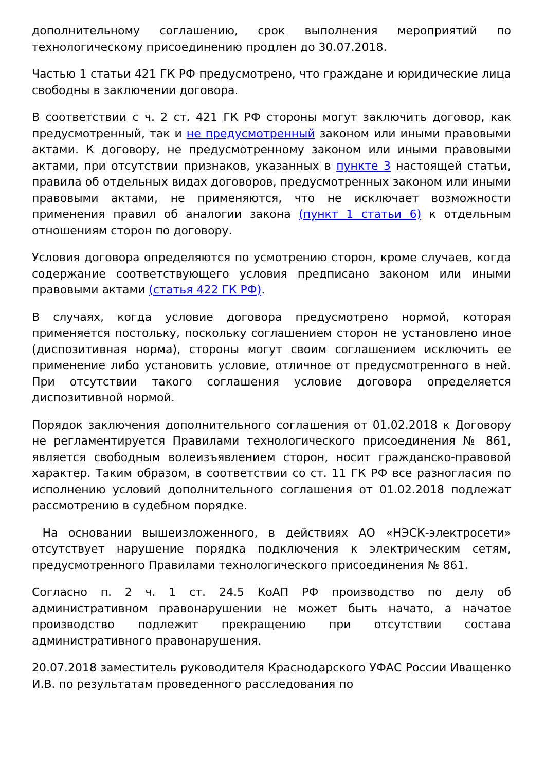дополнительному соглашению, срок выполнения мероприятий по технологическому присоединению продлен до 30.07.2018.
Частью 1 статьи 421 ГК РФ предусмотрено, что граждане и юридические лица свободны в заключении договора.
В соответствии с ч. 2 ст. 421 ГК РФ стороны могут заключить договор, как предусмотренный, так и не предусмотренный законом или иными правовыми актами. К договору, не предусмотренному законом или иными правовыми актами, при отсутствии признаков, указанных в пункте 3 настоящей статьи, правила об отдельных видах договоров, предусмотренных законом или иными правовыми актами, не применяются, что не исключает возможности применения правил об аналогии закона (пункт 1 статьи 6) к отдельным отношениям сторон по договору.
Условия договора определяются по усмотрению сторон, кроме случаев, когда содержание соответствующего условия предписано законом или иными правовыми актами (статья 422 ГК РФ).
В случаях, когда условие договора предусмотрено нормой, которая применяется постольку, поскольку соглашением сторон не установлено иное (диспозитивная норма), стороны могут своим соглашением исключить ее применение либо установить условие, отличное от предусмотренного в ней. При отсутствии такого соглашения условие договора определяется диспозитивной нормой.
Порядок заключения дополнительного соглашения от 01.02.2018 к Договору не регламентируется Правилами технологического присоединения № 861, является свободным волеизъявлением сторон, носит гражданско-правовой характер. Таким образом, в соответствии со ст. 11 ГК РФ все разногласия по исполнению условий дополнительного соглашения от 01.02.2018 подлежат рассмотрению в судебном порядке.
На основании вышеизложенного, в действиях АО «НЭСК-электросети» отсутствует нарушение порядка подключения к электрическим сетям, предусмотренного Правилами технологического присоединения № 861.
Согласно п. 2 ч. 1 ст. 24.5 КоАП РФ производство по делу об административном правонарушении не может быть начато, а начатое производство подлежит прекращению при отсутствии состава административного правонарушения.
20.07.2018 заместитель руководителя Краснодарского УФАС России Иващенко И.В. по результатам проведенного расследования по